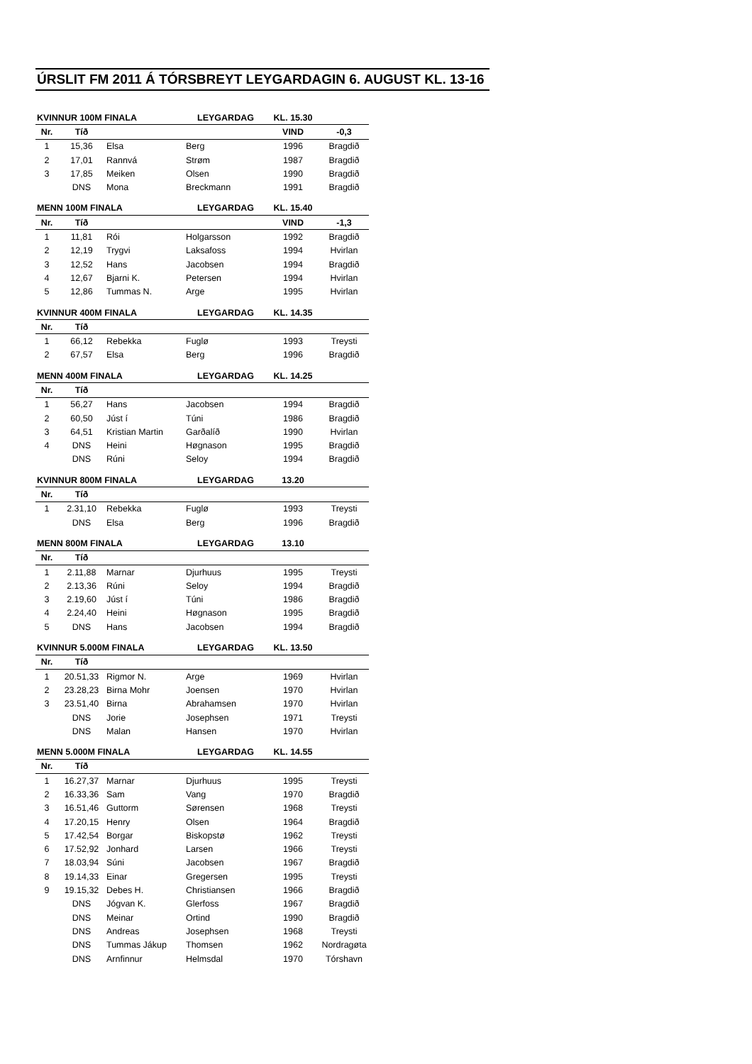ÚRSLIT FM 2011 Á TÓRSBREYT LEYGARDAGIN 6. AUGUST KL. 13-16
| KVINNUR 100M FINALA | | | LEYGARDAG | KL. 15.30 | |
| --- | --- | --- | --- | --- | --- |
| Nr. | Tíð | | | VIND | -0,3 |
| 1 | 15,36 | Elsa | Berg | 1996 | Bragdið |
| 2 | 17,01 | Rannvá | Strøm | 1987 | Bragdið |
| 3 | 17,85 | Meiken | Olsen | 1990 | Bragdið |
| | DNS | Mona | Breckmann | 1991 | Bragdið |
| MENN 100M FINALA | | | LEYGARDAG | KL. 15.40 | |
| --- | --- | --- | --- | --- | --- |
| Nr. | Tíð | | | VIND | -1,3 |
| 1 | 11,81 | Rói | Holgarsson | 1992 | Bragdið |
| 2 | 12,19 | Trygvi | Laksafoss | 1994 | Hvirlan |
| 3 | 12,52 | Hans | Jacobsen | 1994 | Bragdið |
| 4 | 12,67 | Bjarni K. | Petersen | 1994 | Hvirlan |
| 5 | 12,86 | Tummas N. | Arge | 1995 | Hvirlan |
| KVINNUR 400M FINALA | | | LEYGARDAG | KL. 14.35 | |
| --- | --- | --- | --- | --- | --- |
| Nr. | Tíð | | | | |
| 1 | 66,12 | Rebekka | Fuglø | 1993 | Treysti |
| 2 | 67,57 | Elsa | Berg | 1996 | Bragdið |
| MENN 400M FINALA | | | LEYGARDAG | KL. 14.25 | |
| --- | --- | --- | --- | --- | --- |
| Nr. | Tíð | | | | |
| 1 | 56,27 | Hans | Jacobsen | 1994 | Bragdið |
| 2 | 60,50 | Júst í | Túni | 1986 | Bragdið |
| 3 | 64,51 | Kristian Martin | Garðalíð | 1990 | Hvirlan |
| 4 | DNS | Heini | Høgnason | 1995 | Bragdið |
| | DNS | Rúni | Seloy | 1994 | Bragdið |
| KVINNUR 800M FINALA | | | LEYGARDAG | 13.20 | |
| --- | --- | --- | --- | --- | --- |
| Nr. | Tíð | | | | |
| 1 | 2.31,10 | Rebekka | Fuglø | 1993 | Treysti |
| | DNS | Elsa | Berg | 1996 | Bragdið |
| MENN 800M FINALA | | | LEYGARDAG | 13.10 | |
| --- | --- | --- | --- | --- | --- |
| Nr. | Tíð | | | | |
| 1 | 2.11,88 | Marnar | Djurhuus | 1995 | Treysti |
| 2 | 2.13,36 | Rúni | Seloy | 1994 | Bragdið |
| 3 | 2.19,60 | Júst í | Túni | 1986 | Bragdið |
| 4 | 2.24,40 | Heini | Høgnason | 1995 | Bragdið |
| 5 | DNS | Hans | Jacobsen | 1994 | Bragdið |
| KVINNUR 5.000M FINALA | | | LEYGARDAG | KL. 13.50 | |
| --- | --- | --- | --- | --- | --- |
| Nr. | Tíð | | | | |
| 1 | 20.51,33 | Rigmor N. | Arge | 1969 | Hvirlan |
| 2 | 23.28,23 | Birna Mohr | Joensen | 1970 | Hvirlan |
| 3 | 23.51,40 | Birna | Abrahamsen | 1970 | Hvirlan |
| | DNS | Jorie | Josephsen | 1971 | Treysti |
| | DNS | Malan | Hansen | 1970 | Hvirlan |
| MENN 5.000M FINALA | | | LEYGARDAG | KL. 14.55 | |
| --- | --- | --- | --- | --- | --- |
| Nr. | Tíð | | | | |
| 1 | 16.27,37 | Marnar | Djurhuus | 1995 | Treysti |
| 2 | 16.33,36 | Sam | Vang | 1970 | Bragdið |
| 3 | 16.51,46 | Guttorm | Sørensen | 1968 | Treysti |
| 4 | 17.20,15 | Henry | Olsen | 1964 | Bragdið |
| 5 | 17.42,54 | Borgar | Biskopstø | 1962 | Treysti |
| 6 | 17.52,92 | Jonhard | Larsen | 1966 | Treysti |
| 7 | 18.03,94 | Súni | Jacobsen | 1967 | Bragdið |
| 8 | 19.14,33 | Einar | Gregersen | 1995 | Treysti |
| 9 | 19.15,32 | Debes H. | Christiansen | 1966 | Bragdið |
| | DNS | Jógvan K. | Glerfoss | 1967 | Bragdið |
| | DNS | Meinar | Ortind | 1990 | Bragdið |
| | DNS | Andreas | Josephsen | 1968 | Treysti |
| | DNS | Tummas Jákup | Thomsen | 1962 | Nordragøta |
| | DNS | Arnfinnur | Helmsdal | 1970 | Tórshavn |